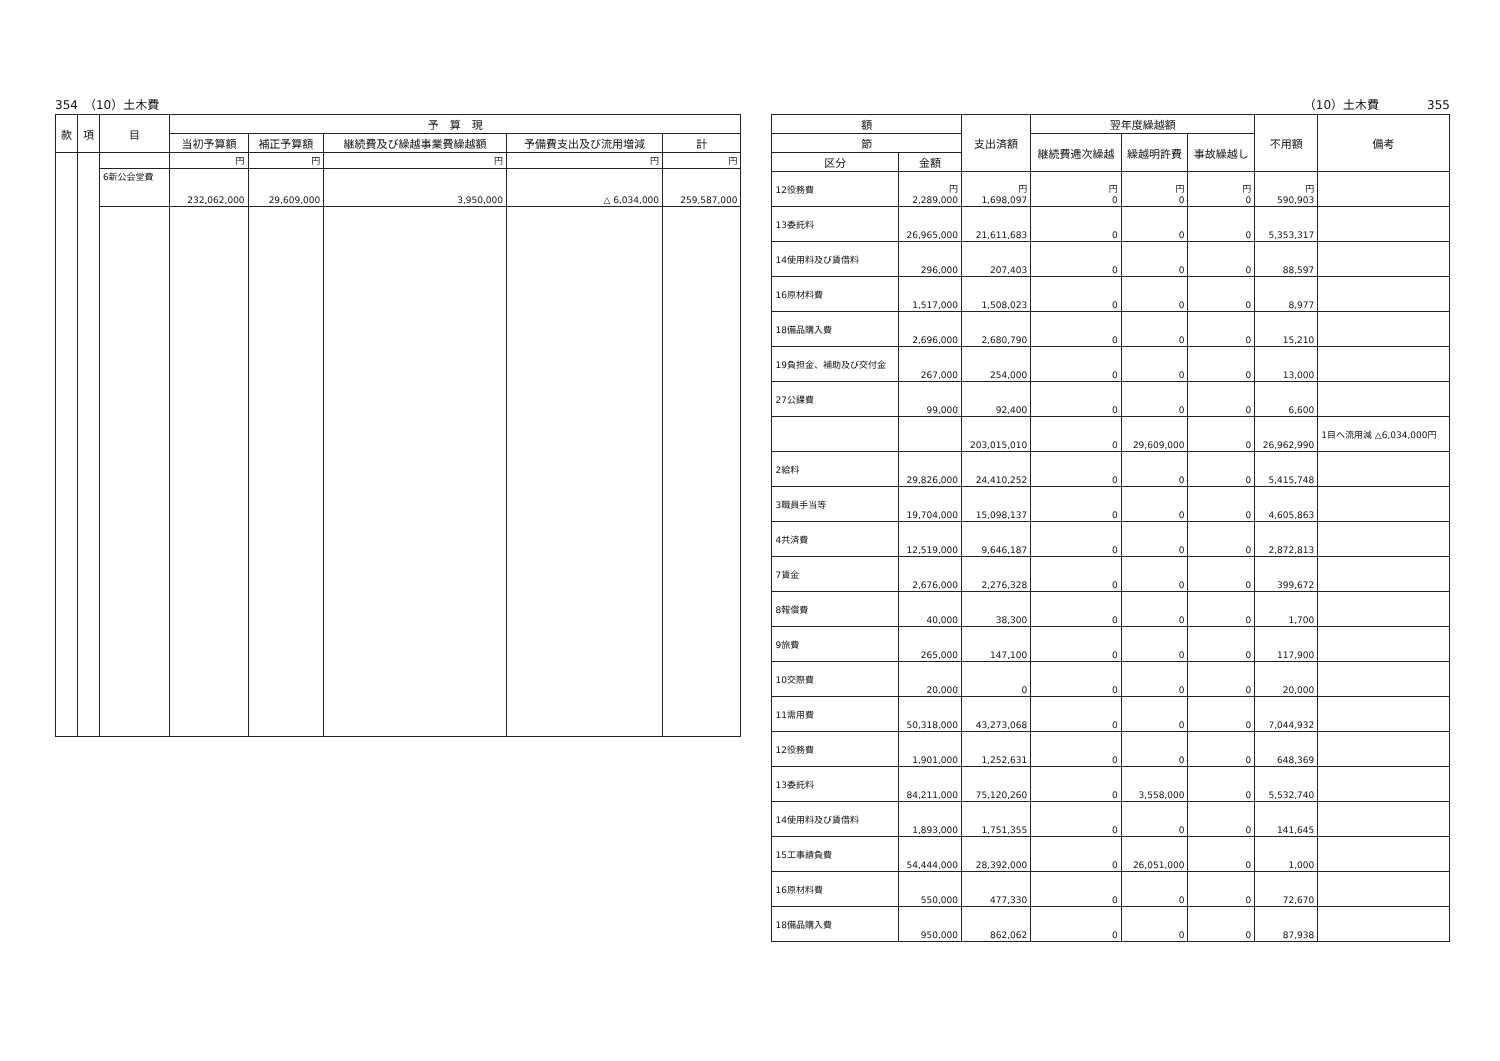354　（10）土木費
| 款 | 項 | 目 | 予 算 現 | | | | |
| --- | --- | --- | --- | --- | --- | --- | --- |
| | | | 当初予算額 | 補正予算額 | 継続費及び繰越事業費繰越額 | 予備費支出及び流用増減 | 計 |
| | | | 円 | 円 | 円 | 円 | 円 |
| | | 6新公会堂費 | 232,062,000 | 29,609,000 | 3,950,000 | △ 6,034,000 | 259,587,000 |
（10）土木費　　　　355
| 額 | | 支出済額 | 翌年度繰越額 | | | 不用額 | 備考 |
| --- | --- | --- | --- | --- | --- | --- | --- |
| 節 | | | 継続費逓次繰越 | 繰越明許費 | 事故繰越し | | |
| 区分 | 金額 | | | | | | |
| 12役務費 | 円 2,289,000 | 円 1,698,097 | 円 0 | 円 0 | 円 0 | 円 590,903 | |
| 13委託料 | 26,965,000 | 21,611,683 | 0 | 0 | 0 | 5,353,317 | |
| 14使用料及び賃借料 | 296,000 | 207,403 | 0 | 0 | 0 | 88,597 | |
| 16原材料費 | 1,517,000 | 1,508,023 | 0 | 0 | 0 | 8,977 | |
| 18備品購入費 | 2,696,000 | 2,680,790 | 0 | 0 | 0 | 15,210 | |
| 19負担金、補助及び交付金 | 267,000 | 254,000 | 0 | 0 | 0 | 13,000 | |
| 27公課費 | 99,000 | 92,400 | 0 | 0 | 0 | 6,600 | |
| | | 203,015,010 | 0 | 29,609,000 | 0 | 26,962,990 | 1目へ流用減 △6,034,000円 |
| 2給料 | 29,826,000 | 24,410,252 | 0 | 0 | 0 | 5,415,748 | |
| 3職員手当等 | 19,704,000 | 15,098,137 | 0 | 0 | 0 | 4,605,863 | |
| 4共済費 | 12,519,000 | 9,646,187 | 0 | 0 | 0 | 2,872,813 | |
| 7賃金 | 2,676,000 | 2,276,328 | 0 | 0 | 0 | 399,672 | |
| 8報償費 | 40,000 | 38,300 | 0 | 0 | 0 | 1,700 | |
| 9旅費 | 265,000 | 147,100 | 0 | 0 | 0 | 117,900 | |
| 10交際費 | 20,000 | 0 | 0 | 0 | 0 | 20,000 | |
| 11需用費 | 50,318,000 | 43,273,068 | 0 | 0 | 0 | 7,044,932 | |
| 12役務費 | 1,901,000 | 1,252,631 | 0 | 0 | 0 | 648,369 | |
| 13委託料 | 84,211,000 | 75,120,260 | 0 | 3,558,000 | 0 | 5,532,740 | |
| 14使用料及び賃借料 | 1,893,000 | 1,751,355 | 0 | 0 | 0 | 141,645 | |
| 15工事請負費 | 54,444,000 | 28,392,000 | 0 | 26,051,000 | 0 | 1,000 | |
| 16原材料費 | 550,000 | 477,330 | 0 | 0 | 0 | 72,670 | |
| 18備品購入費 | 950,000 | 862,062 | 0 | 0 | 0 | 87,938 | |